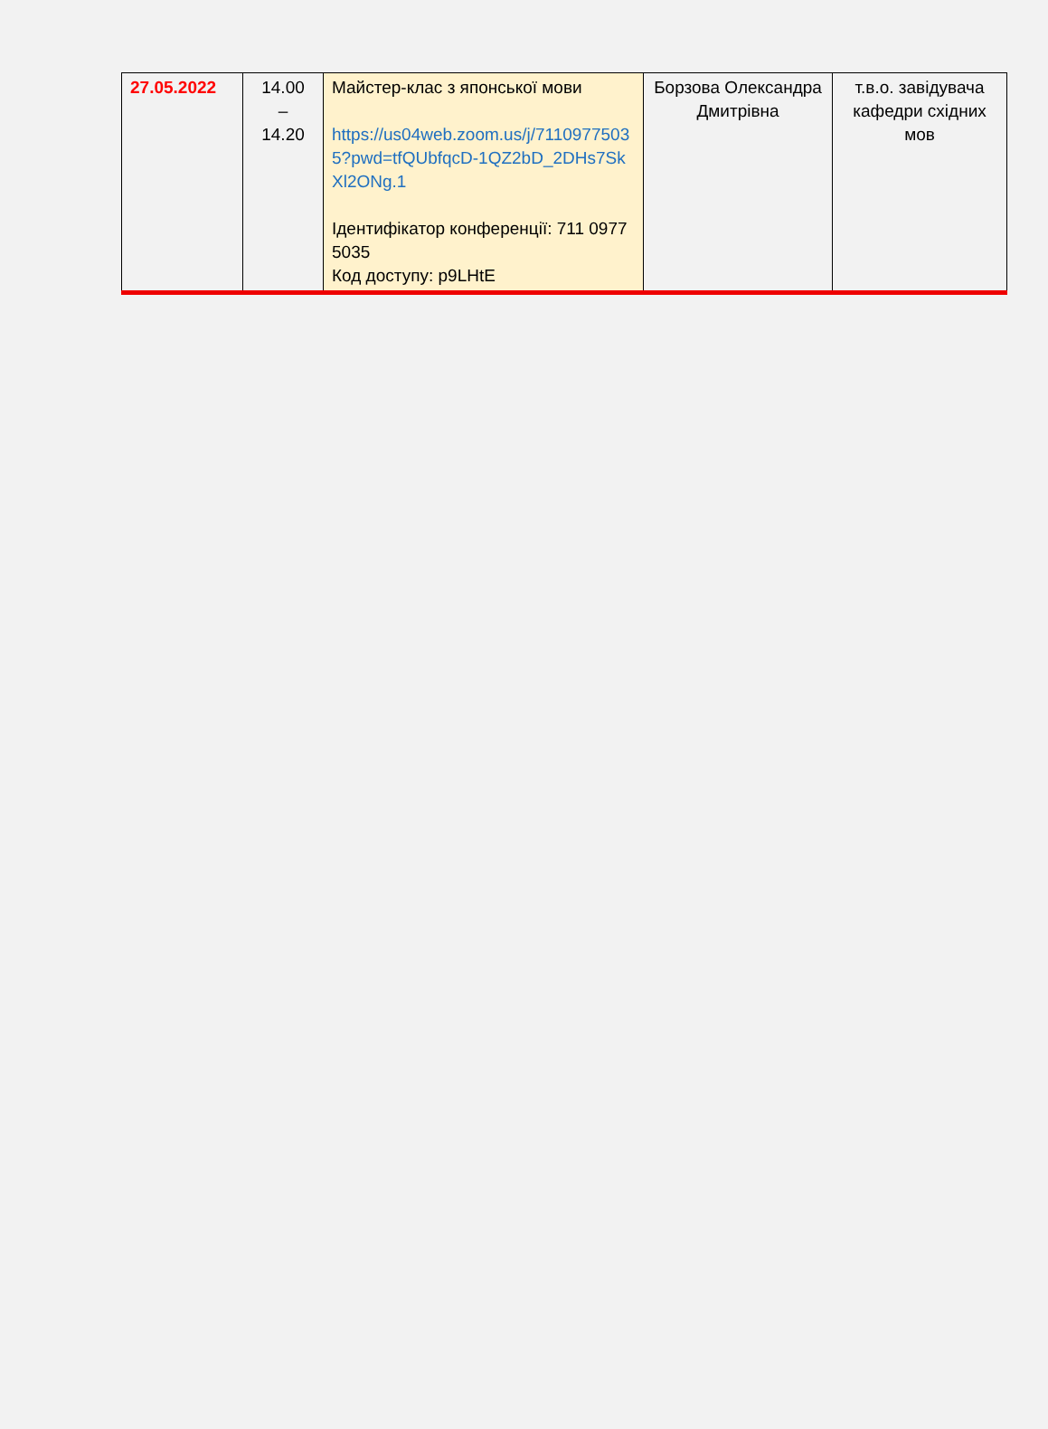| 27.05.2022 | 14.00 – 14.20 | Майстер-клас з японської мови https://us04web.zoom.us/j/71109775035?pwd=tfQUbfqcD-1QZ2bD_2DHs7SkXl2ONg.1 Ідентифікатор конференції: 711 0977 5035 Код доступу: p9LHtE | Борзова Олександра Дмитрівна | т.в.о. завідувача кафедри східних мов |